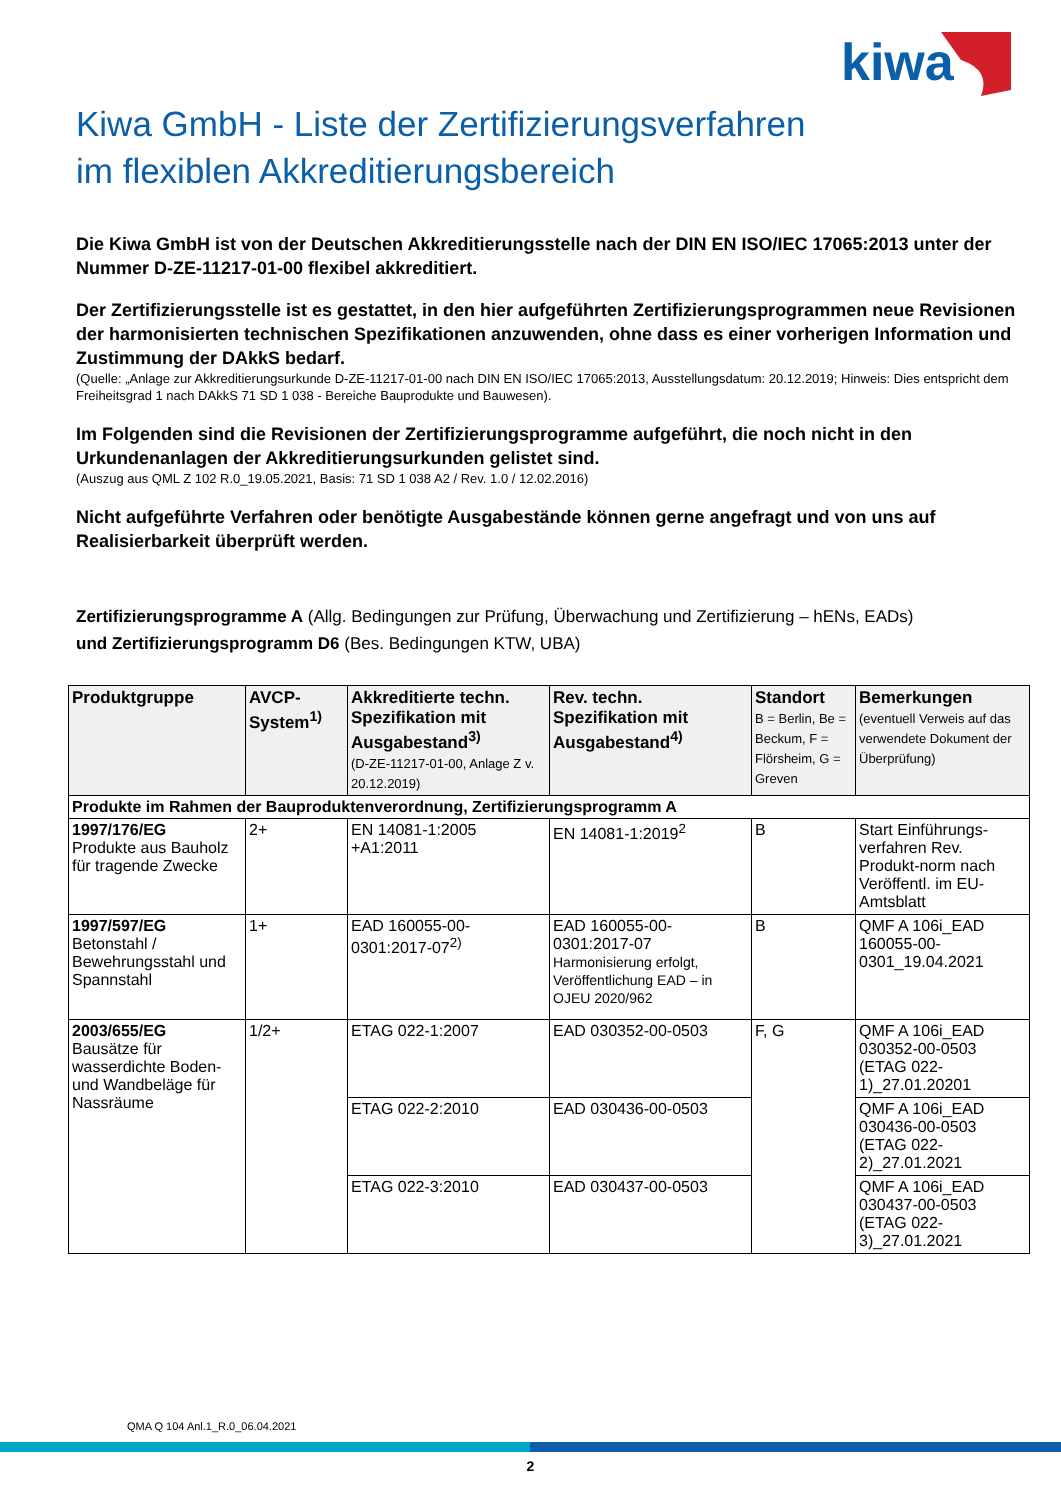kiwa
Kiwa GmbH - Liste der Zertifizierungsverfahren
im flexiblen Akkreditierungsbereich
Die Kiwa GmbH ist von der Deutschen Akkreditierungsstelle nach der DIN EN ISO/IEC 17065:2013 unter der Nummer D-ZE-11217-01-00 flexibel akkreditiert.
Der Zertifizierungsstelle ist es gestattet, in den hier aufgeführten Zertifizierungsprogrammen neue Revisionen der harmonisierten technischen Spezifikationen anzuwenden, ohne dass es einer vorherigen Information und Zustimmung der DAkkS bedarf.
(Quelle: „Anlage zur Akkreditierungsurkunde D-ZE-11217-01-00 nach DIN EN ISO/IEC 17065:2013, Ausstellungsdatum: 20.12.2019; Hinweis: Dies entspricht dem Freiheitsgrad 1 nach DAkkS 71 SD 1 038 - Bereiche Bauprodukte und Bauwesen).
Im Folgenden sind die Revisionen der Zertifizierungsprogramme aufgeführt, die noch nicht in den Urkundenanlagen der Akkreditierungsurkunden gelistet sind.
(Auszug aus QML Z 102 R.0_19.05.2021, Basis: 71 SD 1 038 A2 / Rev. 1.0 / 12.02.2016)
Nicht aufgeführte Verfahren oder benötigte Ausgabestände können gerne angefragt und von uns auf Realisierbarkeit überprüft werden.
Zertifizierungsprogramme A (Allg. Bedingungen zur Prüfung, Überwachung und Zertifizierung – hENs, EADs)
und Zertifizierungsprogramm D6 (Bes. Bedingungen KTW, UBA)
| Produktgruppe | AVCP-System<sup>1)</sup> | Akkreditierte techn. Spezifikation mit Ausgabestand<sup>3)</sup> (D-ZE-11217-01-00, Anlage Z v. 20.12.2019) | Rev. techn. Spezifikation mit Ausgabestand<sup>4)</sup> | Standort B = Berlin, Be = Beckum, F = Flörsheim, G = Greven | Bemerkungen (eventuell Verweis auf das verwendete Dokument der Überprüfung) |
| --- | --- | --- | --- | --- | --- |
| Produkte im Rahmen der Bauproduktenverordnung, Zertifizierungsprogramm A | | | | | |
| 1997/176/EG Produkte aus Bauholz für tragende Zwecke | 2+ | EN 14081-1:2005 +A1:2011 | EN 14081-1:2019<sup>2</sup> | B | Start Einführungs-verfahren Rev. Produkt-norm nach Veröffentl. im EU-Amtsblatt |
| 1997/597/EG Betonstahl / Bewehrungsstahl und Spannstahl | 1+ | EAD 160055-00-0301:2017-07<sup>2)</sup> | EAD 160055-00-0301:2017-07 Harmonisierung erfolgt, Veröffentlichung EAD – in OJEU 2020/962 | B | QMF A 106i_EAD 160055-00-0301_19.04.2021 |
| 2003/655/EG Bausätze für wasserdichte Boden- und Wandbeläge für Nassräume | 1/2+ | ETAG 022-1:2007 | EAD 030352-00-0503 | F, G | QMF A 106i_EAD 030352-00-0503 (ETAG 022-1)_27.01.20201 |
| | | ETAG 022-2:2010 | EAD 030436-00-0503 | | QMF A 106i_EAD 030436-00-0503 (ETAG 022-2)_27.01.2021 |
| | | ETAG 022-3:2010 | EAD 030437-00-0503 | | QMF A 106i_EAD 030437-00-0503 (ETAG 022-3)_27.01.2021 |
QMA Q 104 Anl.1_R.0_06.04.2021
2